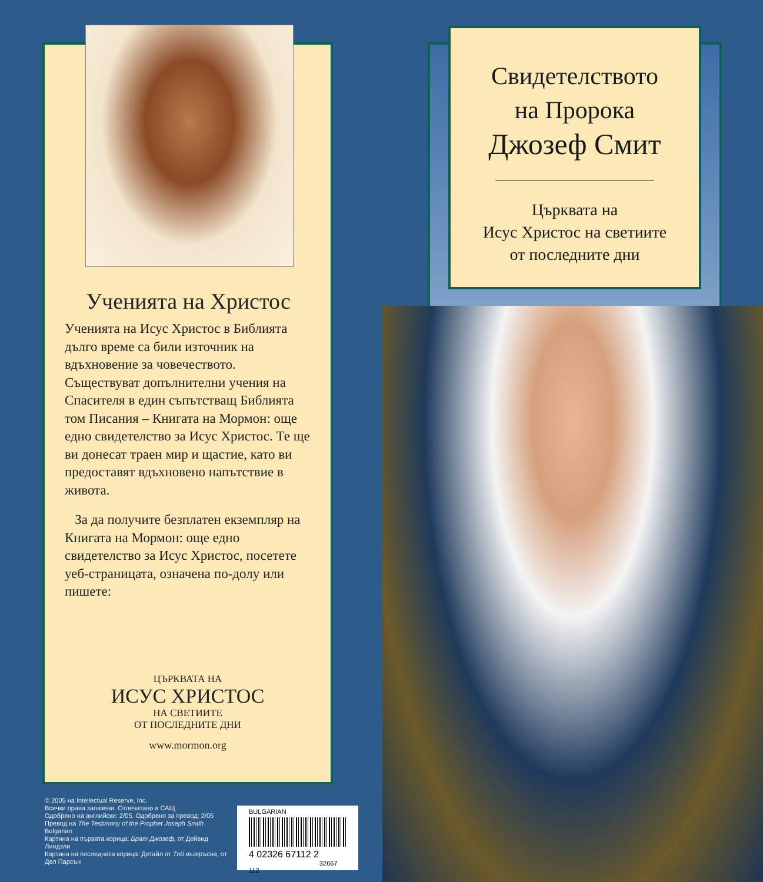Ученията на Христос
Ученията на Исус Христос в Библията дълго време са били източник на вдъхновение за човечеството. Съществуват допълнителни учения на Спасителя в един съпътстващ Библията том Писания – Книгата на Мормон: още едно свидетелство за Исус Христос. Те ще ви донесат траен мир и щастие, като ви предоставят вдъхновено напътствие в живота.
За да получите безплатен екземпляр на Книгата на Мормон: още едно свидетелство за Исус Христос, посетете уеб-страницата, означена по-долу или пишете:
ЦЪРКВАТА НА
ИСУС ХРИСТОС
НА СВЕТИИТЕ
ОТ ПОСЛЕДНИТЕ ДНИ
www.mormon.org
Свидетелството
на Пророка
Джозеф Смит
Църквата на
Исус Христос на светиите
от последните дни
© 2005 на Intellectual Reserve, Inc.
Всички права запазени. Отпечатано в САЩ
Одобрено на английски: 2/05. Одобрено за превод: 2/05
Превод на The Testimony of the Prophet Joseph Smith
Bulgarian
Картина на първата корица: Брат Джозеф, от Дейвид Линдзли
Картина на последната корица: Детайл от Той възкръсна, от Дел Парсън
BULGARIAN
4 02326 67112 2
32667 112